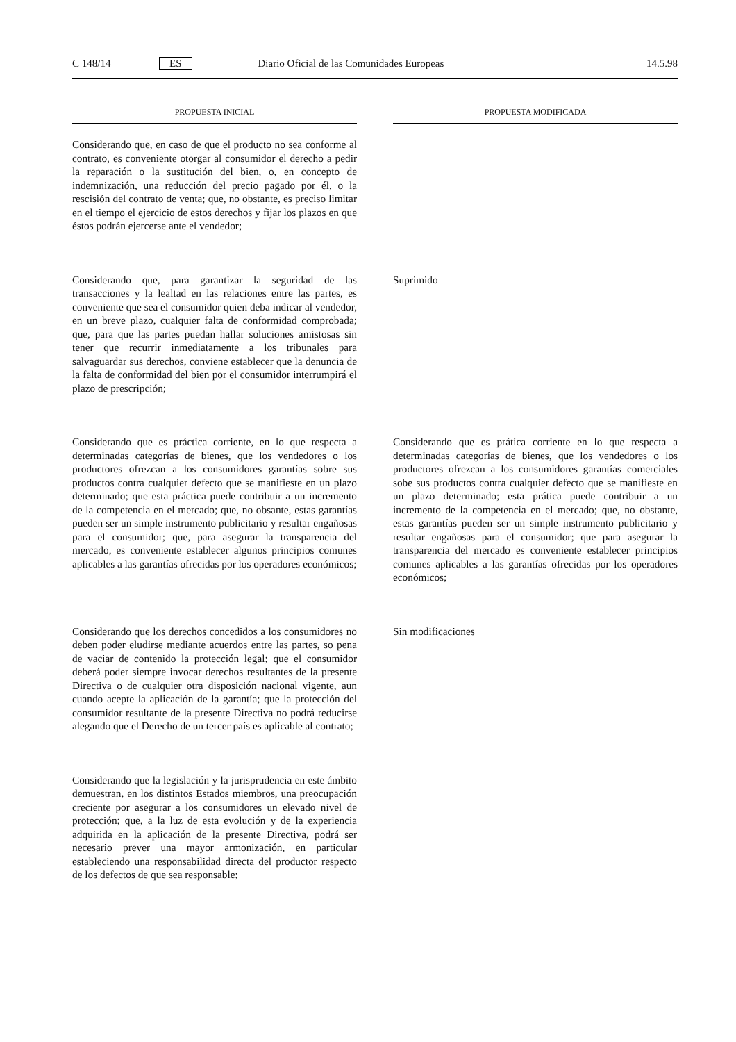C 148/14 ES Diario Oficial de las Comunidades Europeas 14.5.98
PROPUESTA INICIAL PROPUESTA MODIFICADA
Considerando que, en caso de que el producto no sea conforme al contrato, es conveniente otorgar al consumidor el derecho a pedir la reparación o la sustitución del bien, o, en concepto de indemnización, una reducción del precio pagado por él, o la rescisión del contrato de venta; que, no obstante, es preciso limitar en el tiempo el ejercicio de estos derechos y fijar los plazos en que éstos podrán ejercerse ante el vendedor;
Considerando que, para garantizar la seguridad de las transacciones y la lealtad en las relaciones entre las partes, es conveniente que sea el consumidor quien deba indicar al vendedor, en un breve plazo, cualquier falta de conformidad comprobada; que, para que las partes puedan hallar soluciones amistosas sin tener que recurrir inmediatamente a los tribunales para salvaguardar sus derechos, conviene establecer que la denuncia de la falta de conformidad del bien por el consumidor interrumpirá el plazo de prescripción;
Suprimido
Considerando que es práctica corriente, en lo que respecta a determinadas categorías de bienes, que los vendedores o los productores ofrezcan a los consumidores garantías sobre sus productos contra cualquier defecto que se manifieste en un plazo determinado; que esta práctica puede contribuir a un incremento de la competencia en el mercado; que, no obsante, estas garantías pueden ser un simple instrumento publicitario y resultar engañosas para el consumidor; que, para asegurar la transparencia del mercado, es conveniente establecer algunos principios comunes aplicables a las garantías ofrecidas por los operadores económicos;
Considerando que es prática corriente en lo que respecta a determinadas categorías de bienes, que los vendedores o los productores ofrezcan a los consumidores garantías comerciales sobe sus productos contra cualquier defecto que se manifieste en un plazo determinado; esta prática puede contribuir a un incremento de la competencia en el mercado; que, no obstante, estas garantías pueden ser un simple instrumento publicitario y resultar engañosas para el consumidor; que para asegurar la transparencia del mercado es conveniente establecer principios comunes aplicables a las garantías ofrecidas por los operadores económicos;
Considerando que los derechos concedidos a los consumidores no deben poder eludirse mediante acuerdos entre las partes, so pena de vaciar de contenido la protección legal; que el consumidor deberá poder siempre invocar derechos resultantes de la presente Directiva o de cualquier otra disposición nacional vigente, aun cuando acepte la aplicación de la garantía; que la protección del consumidor resultante de la presente Directiva no podrá reducirse alegando que el Derecho de un tercer país es aplicable al contrato;
Sin modificaciones
Considerando que la legislación y la jurisprudencia en este ámbito demuestran, en los distintos Estados miembros, una preocupación creciente por asegurar a los consumidores un elevado nivel de protección; que, a la luz de esta evolución y de la experiencia adquirida en la aplicación de la presente Directiva, podrá ser necesario prever una mayor armonización, en particular estableciendo una responsabilidad directa del productor respecto de los defectos de que sea responsable;